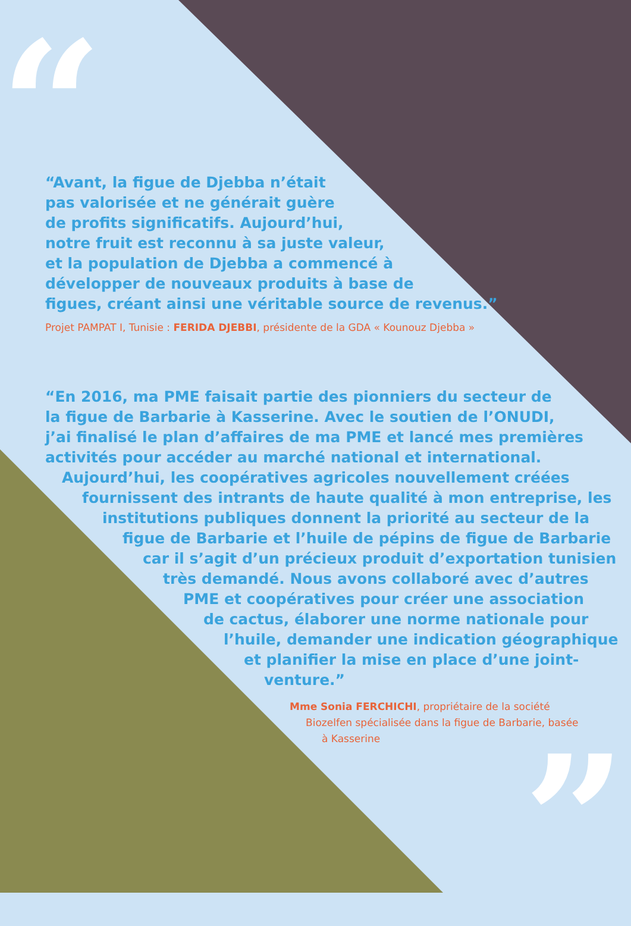“
”
“Avant, la figue de Djebba n’était
pas valorisée et ne générait guère
de profits significatifs. Aujourd’hui,
notre fruit est reconnu à sa juste valeur,
et la population de Djebba a commencé à
développer de nouveaux produits à base de
figues, créant ainsi une véritable source de revenus.”
Projet PAMPAT I, Tunisie : FERIDA DJEBBI, présidente de la GDA « Kounouz Djebba »
“En 2016, ma PME faisait partie des pionniers du secteur de
la figue de Barbarie à Kasserine. Avec le soutien de l’ONUDI,
j’ai finalisé le plan d’affaires de ma PME et lancé mes premières
activités pour accéder au marché national et international.
Aujourd’hui, les coopératives agricoles nouvellement créées
fournissent des intrants de haute qualité à mon entreprise, les
institutions publiques donnent la priorité au secteur de la
figue de Barbarie et l’huile de pépins de figue de Barbarie
car il s’agit d’un précieux produit d’exportation tunisien
très demandé. Nous avons collaboré avec d’autres
PME et coopératives pour créer une association
de cactus, élaborer une norme nationale pour
l’huile, demander une indication géographique
et planifier la mise en place d’une joint-
venture.”
Mme Sonia FERCHICHI, propriétaire de la société
Biozelfen spécialisée dans la figue de Barbarie, basée
à Kasserine